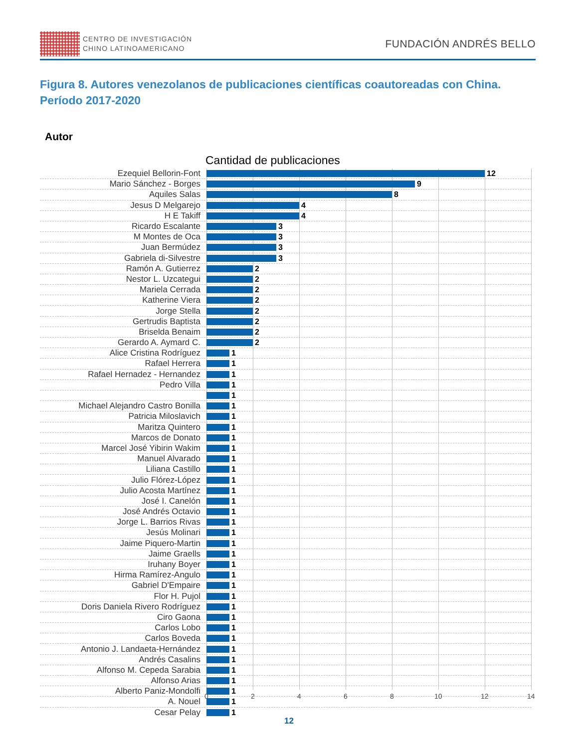CENTRO DE INVESTIGACIÓN
CHINO LATINOAMERICANO
FUNDACIÓN ANDRÉS BELLO
Figura 8. Autores venezolanos de publicaciones científicas coautoreadas con China. Período 2017-2020
Autor
Cantidad de publicaciones
Ezequiel Bellorin-Font 12
Mario Sánchez - Borges 9
Aquiles Salas 8
Jesus D Melgarejo 4
H E Takiff 4
Ricardo Escalante 3
M Montes de Oca 3
Juan Bermúdez 3
Gabriela di-Silvestre 3
Ramón A. Gutierrez 2
Nestor L. Uzcategui 2
Mariela Cerrada 2
Katherine Viera 2
Jorge Stella 2
Gertrudis Baptista 2
Briselda Benaim 2
Gerardo A. Aymard C. 2
Alice Cristina Rodríguez 1
Rafael Herrera 1
Rafael Hernadez - Hernandez 1
Pedro Villa 1
1
Michael Alejandro Castro Bonilla 1
Patricia Miloslavich 1
Maritza Quintero 1
Marcos de Donato 1
Marcel José Yibirin Wakim 1
Manuel Alvarado 1
Liliana Castillo 1
Julio Flórez-López 1
Julio Acosta Martínez 1
José I. Canelón 1
José Andrés Octavio 1
Jorge L. Barrios Rivas 1
Jesús Molinari 1
Jaime Piquero-Martin 1
Jaime Graells 1
Iruhany Boyer 1
Hirma Ramírez-Angulo 1
Gabriel D'Empaire 1
Flor H. Pujol 1
Doris Daniela Rivero Rodríguez 1
Ciro Gaona 1
Carlos Lobo 1
Carlos Boveda 1
Antonio J. Landaeta-Hernández 1
Andrés Casalins 1
Alfonso M. Cepeda Sarabia 1
Alfonso Arias 1
Alberto Paniz-Mondolfi 1
A. Nouel 1
Cesar Pelay 1
0 2 4 6 8 10 12 14
12